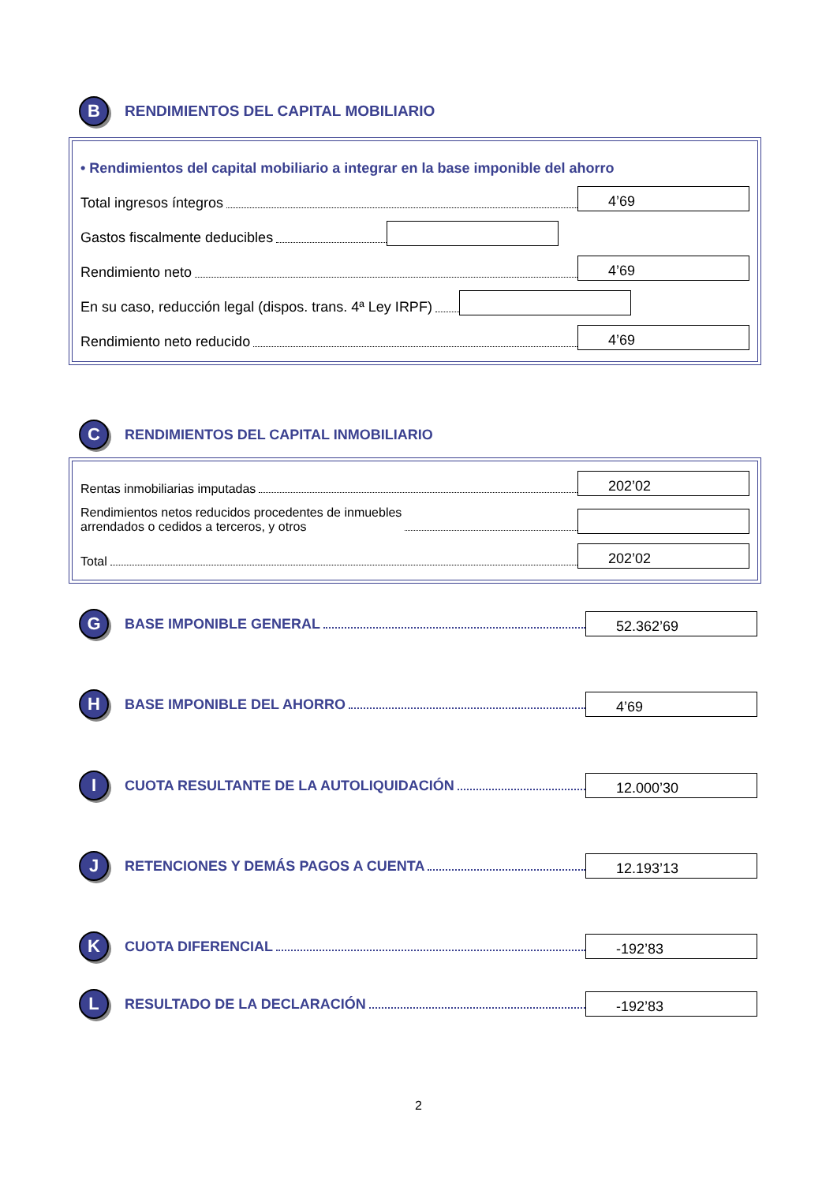B
RENDIMIENTOS DEL CAPITAL MOBILIARIO
• Rendimientos del capital mobiliario a integrar en la base imponible del ahorro
Total ingresos íntegros
4’69
Gastos fiscalmente deducibles
Rendimiento neto
4’69
En su caso, reducción legal (dispos. trans. 4ª Ley IRPF)
Rendimiento neto reducido
4’69
C
RENDIMIENTOS DEL CAPITAL INMOBILIARIO
Rentas inmobiliarias imputadas
202’02
Rendimientos netos reducidos procedentes de inmuebles
arrendados o cedidos a terceros, y otros
Total
202’02
G
BASE IMPONIBLE GENERAL
52.362’69
H
BASE IMPONIBLE DEL AHORRO
4’69
I
CUOTA RESULTANTE DE LA AUTOLIQUIDACIÓN
12.000’30
J
RETENCIONES Y DEMÁS PAGOS A CUENTA
12.193’13
K
CUOTA DIFERENCIAL
-192’83
L
RESULTADO DE LA DECLARACIÓN
-192’83
2